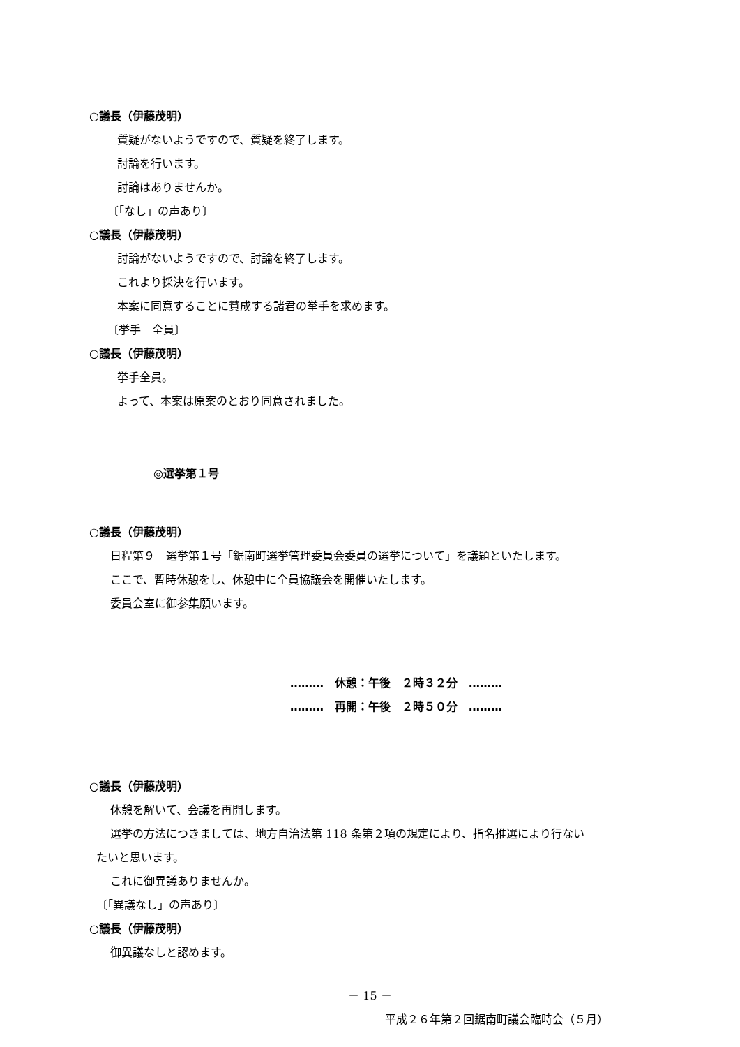○議長（伊藤茂明）
質疑がないようですので、質疑を終了します。
討論を行います。
討論はありませんか。
〔「なし」の声あり〕
○議長（伊藤茂明）
討論がないようですので、討論を終了します。
これより採決を行います。
本案に同意することに賛成する諸君の挙手を求めます。
〔挙手　全員〕
○議長（伊藤茂明）
挙手全員。
よって、本案は原案のとおり同意されました。
◎選挙第１号
○議長（伊藤茂明）
日程第９　選挙第１号「鋸南町選挙管理委員会委員の選挙について」を議題といたします。
ここで、暫時休憩をし、休憩中に全員協議会を開催いたします。
委員会室に御参集願います。
………　休憩：午後　２時３２分　………
………　再開：午後　２時５０分　………
○議長（伊藤茂明）
休憩を解いて、会議を再開します。
選挙の方法につきましては、地方自治法第 118 条第２項の規定により、指名推選により行ない
たいと思います。
これに御異議ありませんか。
〔「異議なし」の声あり〕
○議長（伊藤茂明）
御異議なしと認めます。
－ 15 －
平成２６年第２回鋸南町議会臨時会（５月）